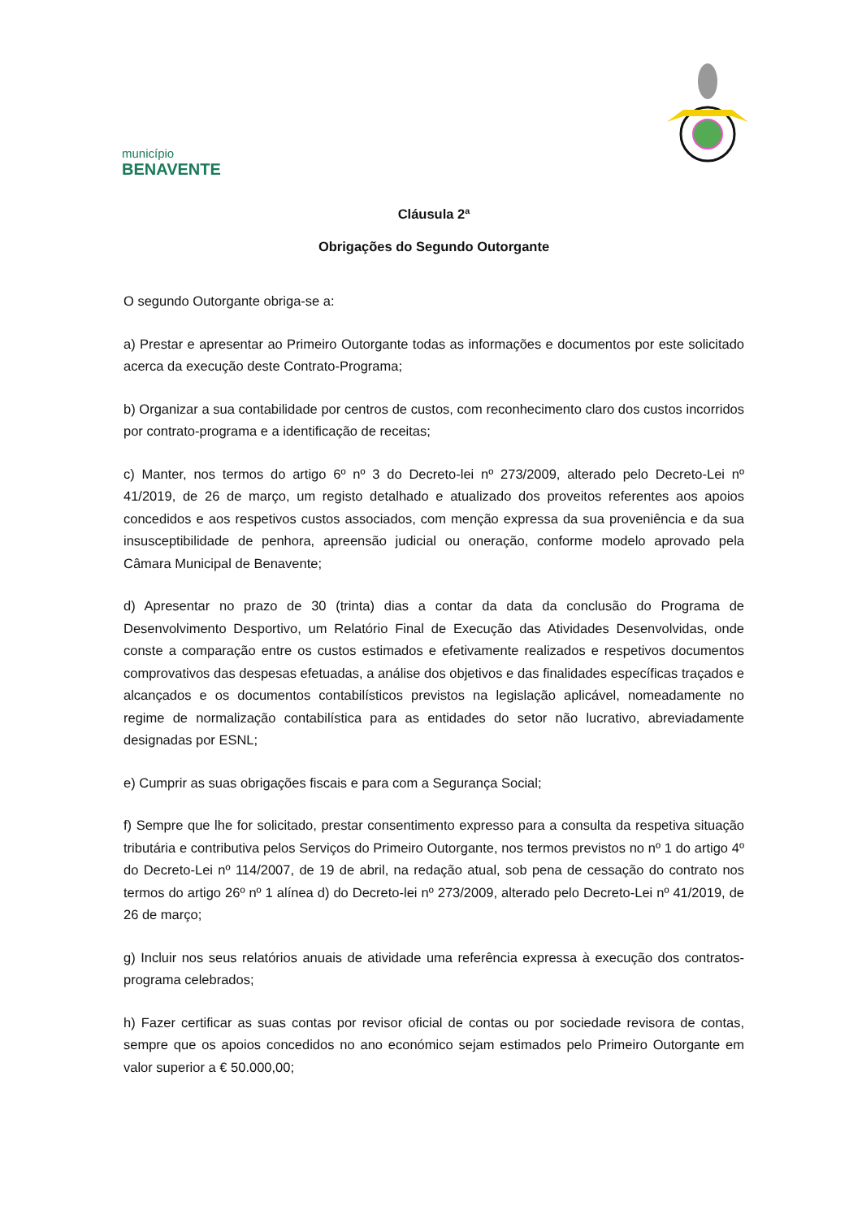município
BENAVENTE
Cláusula 2ª
Obrigações do Segundo Outorgante
O segundo Outorgante obriga-se a:
a) Prestar e apresentar ao Primeiro Outorgante todas as informações e documentos por este solicitado acerca da execução deste Contrato-Programa;
b) Organizar a sua contabilidade por centros de custos, com reconhecimento claro dos custos incorridos por contrato-programa e a identificação de receitas;
c) Manter, nos termos do artigo 6º nº 3 do Decreto-lei nº 273/2009, alterado pelo Decreto-Lei nº 41/2019, de 26 de março, um registo detalhado e atualizado dos proveitos referentes aos apoios concedidos e aos respetivos custos associados, com menção expressa da sua proveniência e da sua insusceptibilidade de penhora, apreensão judicial ou oneração, conforme modelo aprovado pela Câmara Municipal de Benavente;
d) Apresentar no prazo de 30 (trinta) dias a contar da data da conclusão do Programa de Desenvolvimento Desportivo, um Relatório Final de Execução das Atividades Desenvolvidas, onde conste a comparação entre os custos estimados e efetivamente realizados e respetivos documentos comprovativos das despesas efetuadas, a análise dos objetivos e das finalidades específicas traçados e alcançados e os documentos contabilísticos previstos na legislação aplicável, nomeadamente no regime de normalização contabilística para as entidades do setor não lucrativo, abreviadamente designadas por ESNL;
e) Cumprir as suas obrigações fiscais e para com a Segurança Social;
f) Sempre que lhe for solicitado, prestar consentimento expresso para a consulta da respetiva situação tributária e contributiva pelos Serviços do Primeiro Outorgante, nos termos previstos no nº 1 do artigo 4º do Decreto-Lei nº 114/2007, de 19 de abril, na redação atual, sob pena de cessação do contrato nos termos do artigo 26º nº 1 alínea d) do Decreto-lei nº 273/2009, alterado pelo Decreto-Lei nº 41/2019, de 26 de março;
g) Incluir nos seus relatórios anuais de atividade uma referência expressa à execução dos contratos-programa celebrados;
h) Fazer certificar as suas contas por revisor oficial de contas ou por sociedade revisora de contas, sempre que os apoios concedidos no ano económico sejam estimados pelo Primeiro Outorgante em valor superior a € 50.000,00;